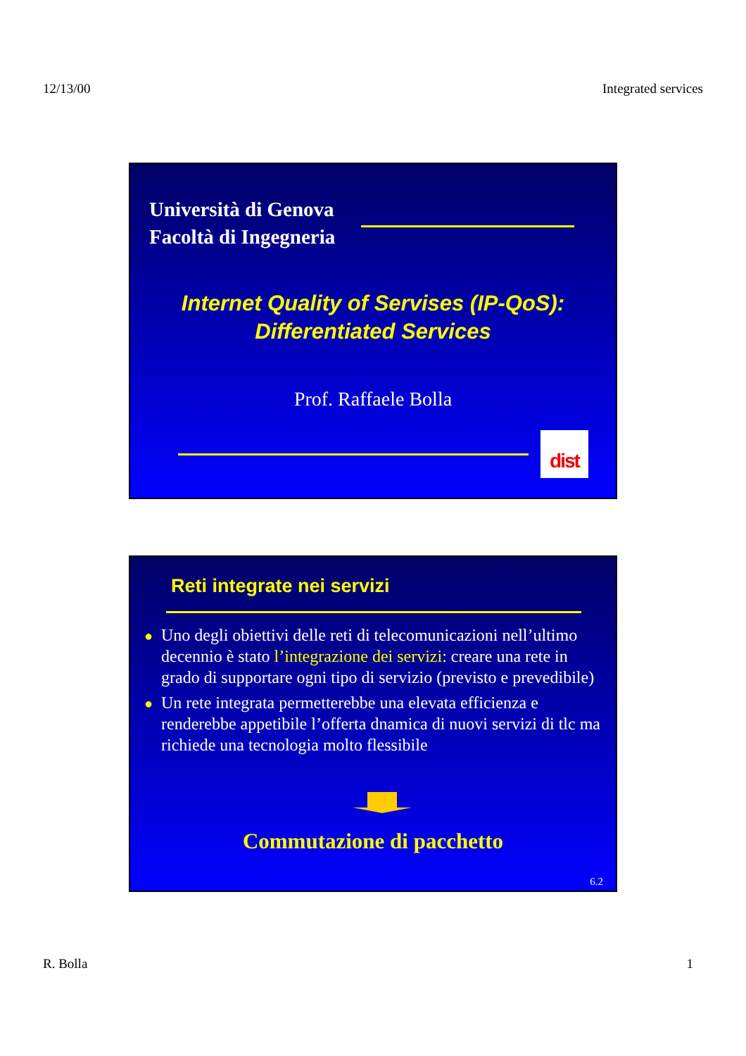12/13/00 Integrated services
Università di Genova
Facoltà di Ingegneria
Internet Quality of Servises (IP-QoS):
Differentiated Services
Prof. Raffaele Bolla
dist
Reti integrate nei servizi
● Uno degli obiettivi delle reti di telecomunicazioni nell’ultimo decennio è stato l’integrazione dei servizi: creare una rete in grado di supportare ogni tipo di servizio (previsto e prevedibile)
● Un rete integrata permetterebbe una elevata efficienza e renderebbe appetibile l’offerta dnamica di nuovi servizi di tlc ma richiede una tecnologia molto flessibile
Commutazione di pacchetto
6.2
R. Bolla 1